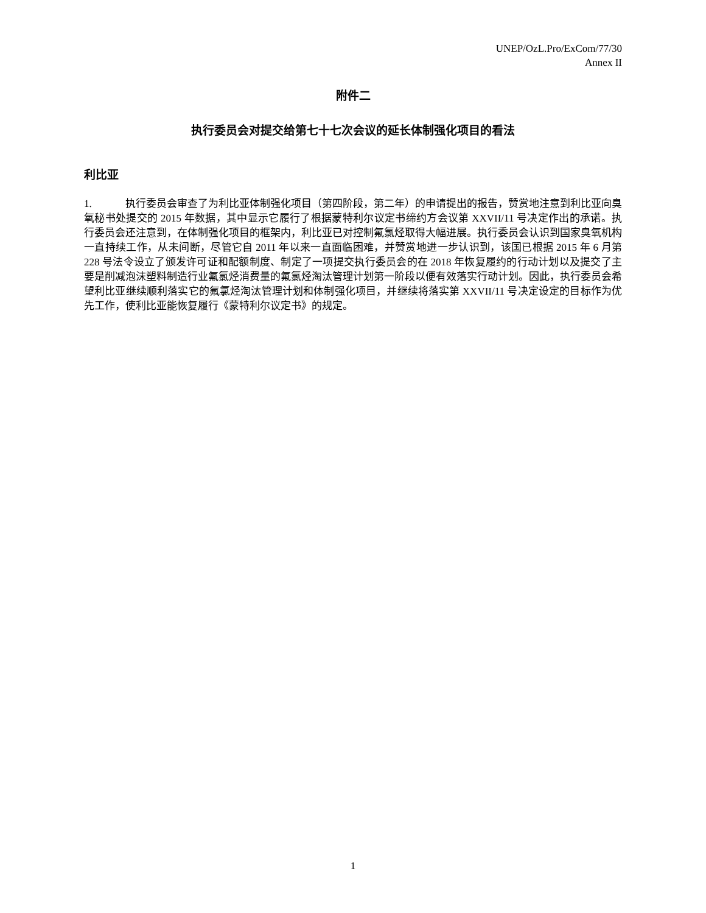UNEP/OzL.Pro/ExCom/77/30
Annex II
附件二
执行委员会对提交给第七十七次会议的延长体制强化项目的看法
利比亚
1. 执行委员会审查了为利比亚体制强化项目（第四阶段，第二年）的申请提出的报告，赞赏地注意到利比亚向臭氧秘书处提交的 2015 年数据，其中显示它履行了根据蒙特利尔议定书缔约方会议第 XXVII/11 号决定作出的承诺。执行委员会还注意到，在体制强化项目的框架内，利比亚已对控制氟氯烃取得大幅进展。执行委员会认识到国家臭氧机构一直持续工作，从未间断，尽管它自 2011 年以来一直面临困难，并赞赏地进一步认识到，该国已根据 2015 年 6 月第 228 号法令设立了颁发许可证和配额制度、制定了一项提交执行委员会的在 2018 年恢复履约的行动计划以及提交了主要是削减泡沫塑料制造行业氟氯烃消费量的氟氯烃淘汰管理计划第一阶段以便有效落实行动计划。因此，执行委员会希望利比亚继续顺利落实它的氟氯烃淘汰管理计划和体制强化项目，并继续将落实第 XXVII/11 号决定设定的目标作为优先工作，使利比亚能恢复履行《蒙特利尔议定书》的规定。
1